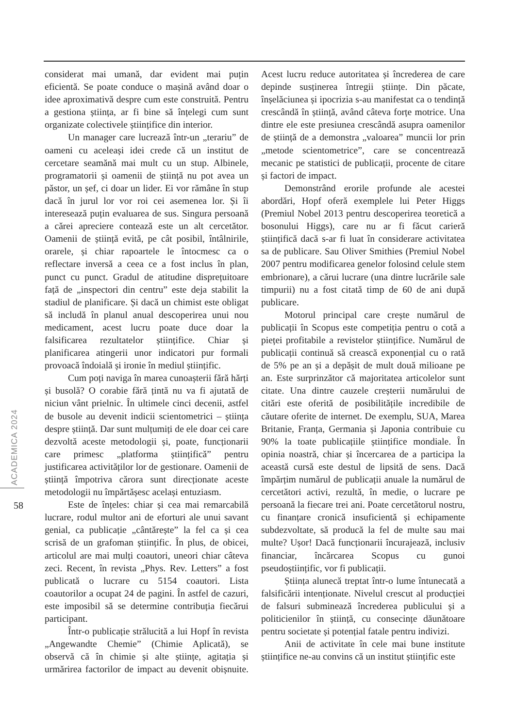considerat mai umană, dar evident mai puțin eficientă. Se poate conduce o mașină având doar o idee aproximativă despre cum este construită. Pentru a gestiona știința, ar fi bine să înțelegi cum sunt organizate colectivele științifice din interior.
Un manager care lucrează într-un „terariu” de oameni cu aceleași idei crede că un institut de cercetare seamănă mai mult cu un stup. Albinele, programatorii și oamenii de știință nu pot avea un păstor, un șef, ci doar un lider. Ei vor rămâne în stup dacă în jurul lor vor roi cei asemenea lor. Și îi interesează puțin evaluarea de sus. Singura persoană a cărei apreciere contează este un alt cercetător. Oamenii de știință evită, pe cât posibil, întâlnirile, orarele, și chiar rapoartele le întocmesc ca o reflectare inversă a ceea ce a fost inclus în plan, punct cu punct. Gradul de atitudine disprețuitoare față de „inspectori din centru” este deja stabilit la stadiul de planificare. Și dacă un chimist este obligat să includă în planul anual descoperirea unui nou medicament, acest lucru poate duce doar la falsificarea rezultatelor științifice. Chiar și planificarea atingerii unor indicatori pur formali provoacă îndoială și ironie în mediul științific.
Cum poți naviga în marea cunoașterii fără hărți și busolă? O corabie fără țintă nu va fi ajutată de niciun vânt prielnic. În ultimele cinci decenii, astfel de busole au devenit indicii scientometrici – știința despre știință. Dar sunt mulțumiți de ele doar cei care dezvoltă aceste metodologii și, poate, funcționarii care primesc „platforma științifică” pentru justificarea activităților lor de gestionare. Oamenii de știință împotriva cărora sunt direcționate aceste metodologii nu împărtășesc același entuziasm.
Este de înțeles: chiar și cea mai remarcabilă lucrare, rodul multor ani de eforturi ale unui savant genial, ca publicație „cântărește” la fel ca și cea scrisă de un grafoman științific. În plus, de obicei, articolul are mai mulți coautori, uneori chiar câteva zeci. Recent, în revista „Phys. Rev. Letters” a fost publicată o lucrare cu 5154 coautori. Lista coautorilor a ocupat 24 de pagini. În astfel de cazuri, este imposibil să se determine contribuția fiecărui participant.
Într-o publicație strălucită a lui Hopf în revista „Angewandte Chemie” (Chimie Aplicată), se observă că în chimie și alte științe, agitația și urmărirea factorilor de impact au devenit obișnuite. Acest lucru reduce autoritatea și încrederea de care depinde susținerea întregii științe. Din păcate, înșelăciunea și ipocrizia s-au manifestat ca o tendință crescândă în știință, având câteva forțe motrice. Una dintre ele este presiunea crescândă asupra oamenilor de știință de a demonstra „valoarea” muncii lor prin „metode scientometrice”, care se concentrează mecanic pe statistici de publicații, procente de citare și factori de impact.
Demonstrând erorile profunde ale acestei abordări, Hopf oferă exemplele lui Peter Higgs (Premiul Nobel 2013 pentru descoperirea teoretică a bosonului Higgs), care nu ar fi făcut carieră științifică dacă s-ar fi luat în considerare activitatea sa de publicare. Sau Oliver Smithies (Premiul Nobel 2007 pentru modificarea genelor folosind celule stem embrionare), a cărui lucrare (una dintre lucrările sale timpurii) nu a fost citată timp de 60 de ani după publicare.
Motorul principal care crește numărul de publicații în Scopus este competiția pentru o cotă a pieței profitabile a revistelor științifice. Numărul de publicații continuă să crească exponențial cu o rată de 5% pe an și a depășit de mult două milioane pe an. Este surprinzător că majoritatea articolelor sunt citate. Una dintre cauzele creșterii numărului de citări este oferită de posibilitățile incredibile de căutare oferite de internet. De exemplu, SUA, Marea Britanie, Franța, Germania și Japonia contribuie cu 90% la toate publicațiile științifice mondiale. În opinia noastră, chiar și încercarea de a participa la această cursă este destul de lipsită de sens. Dacă împărțim numărul de publicații anuale la numărul de cercetători activi, rezultă, în medie, o lucrare pe persoană la fiecare trei ani. Poate cercetătorul nostru, cu finanțare cronică insuficientă și echipamente subdezvoltate, să producă la fel de multe sau mai multe? Ușor! Dacă funcționarii încurajează, inclusiv financiar, încărcarea Scopus cu gunoi pseudoștiințific, vor fi publicații.
Știința alunecă treptat într-o lume întunecată a falsificării intenționate. Nivelul crescut al producției de falsuri subminează încrederea publicului și a politicienilor în știință, cu consecințe dăunătoare pentru societate și potențial fatale pentru indivizi.
Anii de activitate în cele mai bune institute științifice ne-au convins că un institut științific este
ACADEMICA 2024
58